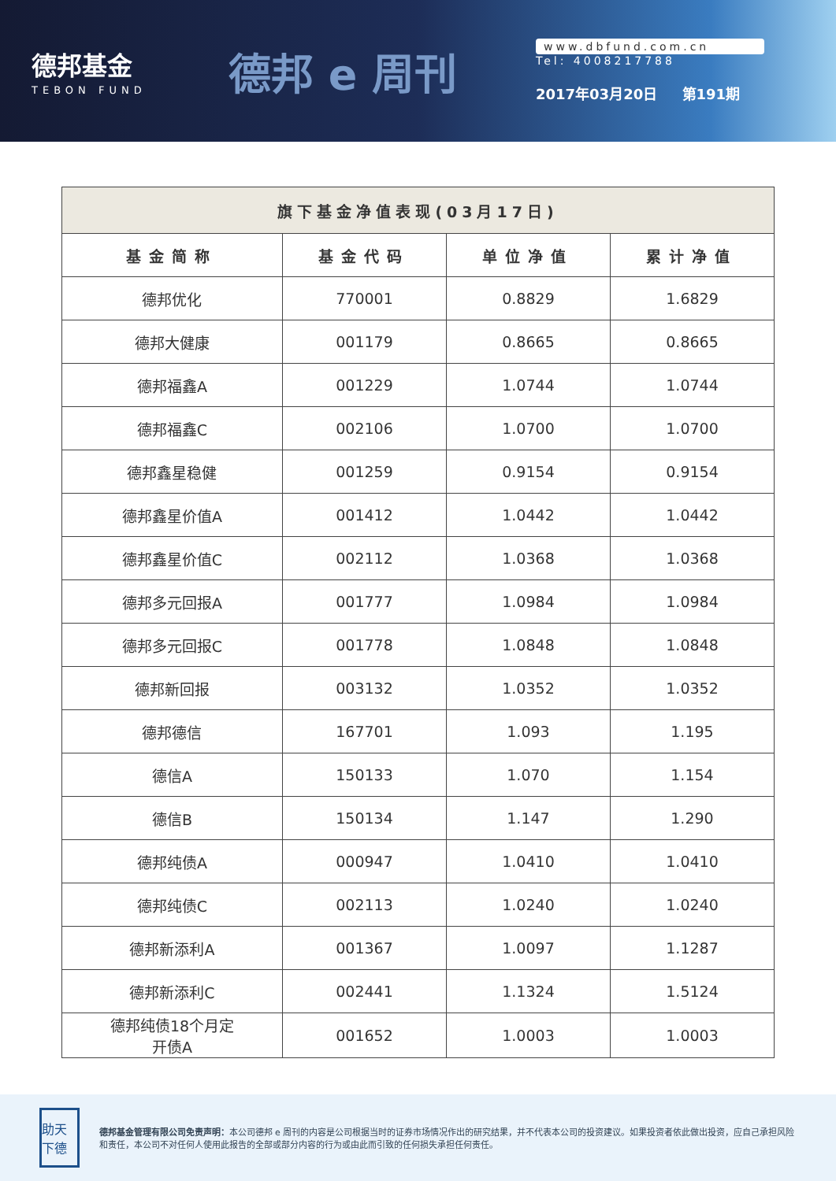德邦基金
TEBON FUND
德邦 e 周刊
www.dbfund.com.cn
Tel: 4008217788
2017年03月20日 第191期
| 旗下基金净值表现(03月17日) | | | |
| --- | --- | --- | --- |
| 基金简称 | 基金代码 | 单位净值 | 累计净值 |
| 德邦优化 | 770001 | 0.8829 | 1.6829 |
| 德邦大健康 | 001179 | 0.8665 | 0.8665 |
| 德邦福鑫A | 001229 | 1.0744 | 1.0744 |
| 德邦福鑫C | 002106 | 1.0700 | 1.0700 |
| 德邦鑫星稳健 | 001259 | 0.9154 | 0.9154 |
| 德邦鑫星价值A | 001412 | 1.0442 | 1.0442 |
| 德邦鑫星价值C | 002112 | 1.0368 | 1.0368 |
| 德邦多元回报A | 001777 | 1.0984 | 1.0984 |
| 德邦多元回报C | 001778 | 1.0848 | 1.0848 |
| 德邦新回报 | 003132 | 1.0352 | 1.0352 |
| 德邦德信 | 167701 | 1.093 | 1.195 |
| 德信A | 150133 | 1.070 | 1.154 |
| 德信B | 150134 | 1.147 | 1.290 |
| 德邦纯债A | 000947 | 1.0410 | 1.0410 |
| 德邦纯债C | 002113 | 1.0240 | 1.0240 |
| 德邦新添利A | 001367 | 1.0097 | 1.1287 |
| 德邦新添利C | 002441 | 1.1324 | 1.5124 |
| 德邦纯债18个月定 开债A | 001652 | 1.0003 | 1.0003 |
助天下德
德邦基金管理有限公司免责声明：本公司德邦 e 周刊的内容是公司根据当时的证券市场情况作出的研究结果，并不代表本公司的投资建议。如果投资者依此做出投资，应自己承担风险和责任，本公司不对任何人使用此报告的全部或部分内容的行为或由此而引致的任何损失承担任何责任。